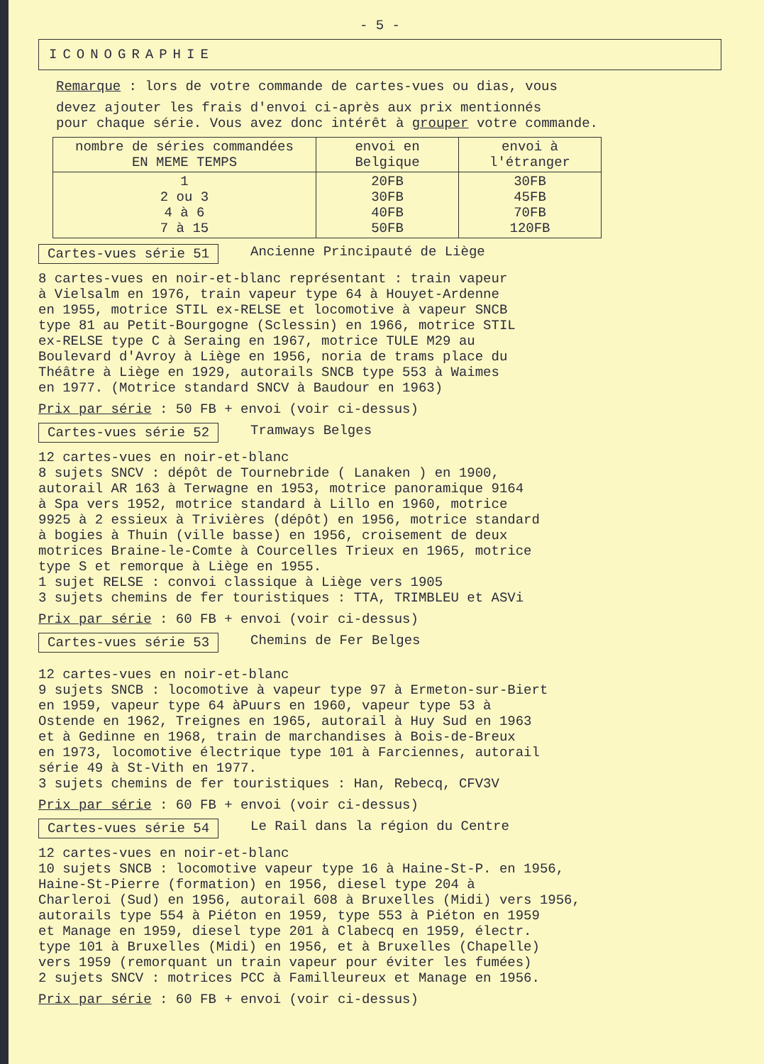- 5 -
ICONOGRAPHIE
Remarque : lors de votre commande de cartes-vues ou dias, vous
devez ajouter les frais d'envoi ci-après aux prix mentionnés
pour chaque série. Vous avez donc intérêt à grouper votre commande.
| nombre de séries commandées EN MEME TEMPS | envoi en Belgique | envoi à l'étranger |
| --- | --- | --- |
| 1 2 ou 3 4 à 6 7 à 15 | 20FB 30FB 40FB 50FB | 30FB 45FB 70FB 120FB |
Cartes-vues série 51 Ancienne Principauté de Liège
8 cartes-vues en noir-et-blanc représentant : train vapeur
à Vielsalm en 1976, train vapeur type 64 à Houyet-Ardenne
en 1955, motrice STIL ex-RELSE et locomotive à vapeur SNCB
type 81 au Petit-Bourgogne (Sclessin) en 1966, motrice STIL
ex-RELSE type C à Seraing en 1967, motrice TULE M29 au
Boulevard d'Avroy à Liège en 1956, noria de trams place du
Théâtre à Liège en 1929, autorails SNCB type 553 à Waimes
en 1977. (Motrice standard SNCV à Baudour en 1963)
Prix par série : 50 FB + envoi (voir ci-dessus)
Cartes-vues série 52 Tramways Belges
12 cartes-vues en noir-et-blanc
8 sujets SNCV : dépôt de Tournebride ( Lanaken ) en 1900,
autorail AR 163 à Terwagne en 1953, motrice panoramique 9164
à Spa vers 1952, motrice standard à Lillo en 1960, motrice
9925 à 2 essieux à Trivières (dépôt) en 1956, motrice standard
à bogies à Thuin (ville basse) en 1956, croisement de deux
motrices Braine-le-Comte à Courcelles Trieux en 1965, motrice
type S et remorque à Liège en 1955.
1 sujet RELSE : convoi classique à Liège vers 1905
3 sujets chemins de fer touristiques : TTA, TRIMBLEU et ASVi
Prix par série : 60 FB + envoi (voir ci-dessus)
Cartes-vues série 53 Chemins de Fer Belges
12 cartes-vues en noir-et-blanc
9 sujets SNCB : locomotive à vapeur type 97 à Ermeton-sur-Biert
en 1959, vapeur type 64 àPuurs en 1960, vapeur type 53 à
Ostende en 1962, Treignes en 1965, autorail à Huy Sud en 1963
et à Gedinne en 1968, train de marchandises à Bois-de-Breux
en 1973, locomotive électrique type 101 à Farciennes, autorail
série 49 à St-Vith en 1977.
3 sujets chemins de fer touristiques : Han, Rebecq, CFV3V
Prix par série : 60 FB + envoi (voir ci-dessus)
Cartes-vues série 54 Le Rail dans la région du Centre
12 cartes-vues en noir-et-blanc
10 sujets SNCB : locomotive vapeur type 16 à Haine-St-P. en 1956,
Haine-St-Pierre (formation) en 1956, diesel type 204 à
Charleroi (Sud) en 1956, autorail 608 à Bruxelles (Midi) vers 1956,
autorails type 554 à Piéton en 1959, type 553 à Piéton en 1959
et Manage en 1959, diesel type 201 à Clabecq en 1959, électr.
type 101 à Bruxelles (Midi) en 1956, et à Bruxelles (Chapelle)
vers 1959 (remorquant un train vapeur pour éviter les fumées)
2 sujets SNCV : motrices PCC à Familleureux et Manage en 1956.
Prix par série : 60 FB + envoi (voir ci-dessus)